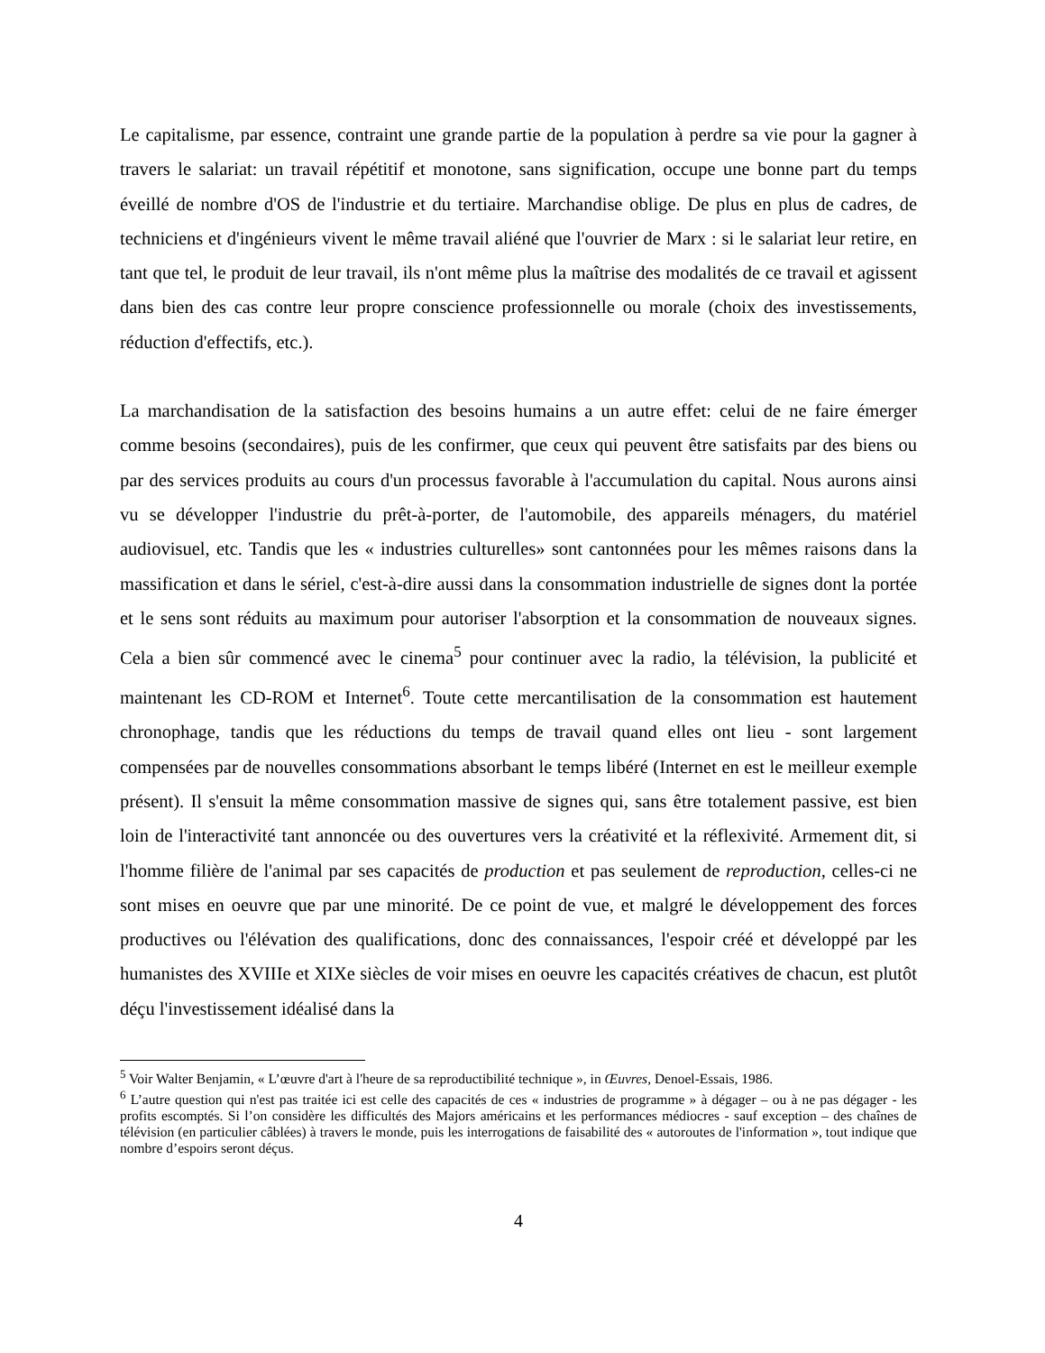Le capitalisme, par essence, contraint une grande partie de la population à perdre sa vie pour la gagner à travers le salariat: un travail répétitif et monotone, sans signification, occupe une bonne part du temps éveillé de nombre d'OS de l'industrie et du tertiaire. Marchandise oblige. De plus en plus de cadres, de techniciens et d'ingénieurs vivent le même travail aliéné que l'ouvrier de Marx : si le salariat leur retire, en tant que tel, le produit de leur travail, ils n'ont même plus la maîtrise des modalités de ce travail et agissent dans bien des cas contre leur propre conscience professionnelle ou morale (choix des investissements, réduction d'effectifs, etc.).
La marchandisation de la satisfaction des besoins humains a un autre effet: celui de ne faire émerger comme besoins (secondaires), puis de les confirmer, que ceux qui peuvent être satisfaits par des biens ou par des services produits au cours d'un processus favorable à l'accumulation du capital. Nous aurons ainsi vu se développer l'industrie du prêt-à-porter, de l'automobile, des appareils ménagers, du matériel audiovisuel, etc. Tandis que les « industries culturelles» sont cantonnées pour les mêmes raisons dans la massification et dans le sériel, c'est-à-dire aussi dans la consommation industrielle de signes dont la portée et le sens sont réduits au maximum pour autoriser l'absorption et la consommation de nouveaux signes. Cela a bien sûr commencé avec le cinema<sup>5</sup> pour continuer avec la radio, la télévision, la publicité et maintenant les CD-ROM et Internet<sup>6</sup>. Toute cette mercantilisation de la consommation est hautement chronophage, tandis que les réductions du temps de travail quand elles ont lieu - sont largement compensées par de nouvelles consommations absorbant le temps libéré (Internet en est le meilleur exemple présent). Il s'ensuit la même consommation massive de signes qui, sans être totalement passive, est bien loin de l'interactivité tant annoncée ou des ouvertures vers la créativité et la réflexivité. Armement dit, si l'homme filière de l'animal par ses capacités de production et pas seulement de reproduction, celles-ci ne sont mises en oeuvre que par une minorité. De ce point de vue, et malgré le développement des forces productives ou l'élévation des qualifications, donc des connaissances, l'espoir créé et développé par les humanistes des XVIIIe et XIXe siècles de voir mises en oeuvre les capacités créatives de chacun, est plutôt déçu l'investissement idéalisé dans la
<sup>5</sup> Voir Walter Benjamin, « L’œuvre d'art à l'heure de sa reproductibilité technique », in Œuvres, Denoel-Essais, 1986.
<sup>6</sup> L’autre question qui n'est pas traitée ici est celle des capacités de ces « industries de programme » à dégager – ou à ne pas dégager - les profits escomptés. Si l’on considère les difficultés des Majors américains et les performances médiocres - sauf exception – des chaînes de télévision (en particulier câblées) à travers le monde, puis les interrogations de faisabilité des « autoroutes de l'information », tout indique que nombre d’espoirs seront déçus.
4